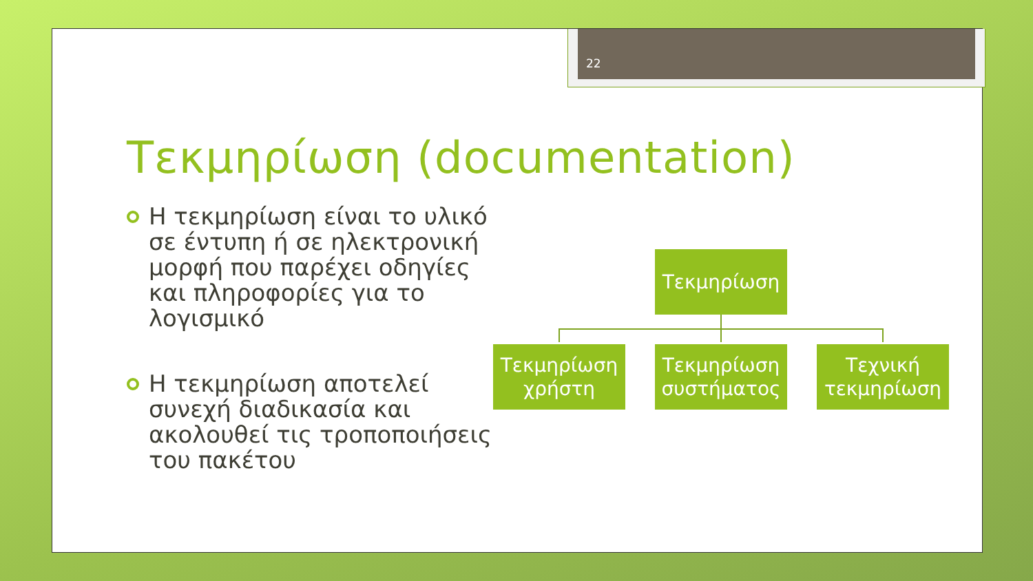22
Τεκμηρίωση (documentation)
Η τεκμηρίωση είναι το υλικό σε έντυπη ή σε ηλεκτρονική μορφή που παρέχει οδηγίες και πληροφορίες για το λογισμικό
Η τεκμηρίωση αποτελεί συνεχή διαδικασία και ακολουθεί τις τροποποιήσεις του πακέτου
Τεκμηρίωση
Τεκμηρίωση χρήστη
Τεκμηρίωση συστήματος
Τεχνική τεκμηρίωση